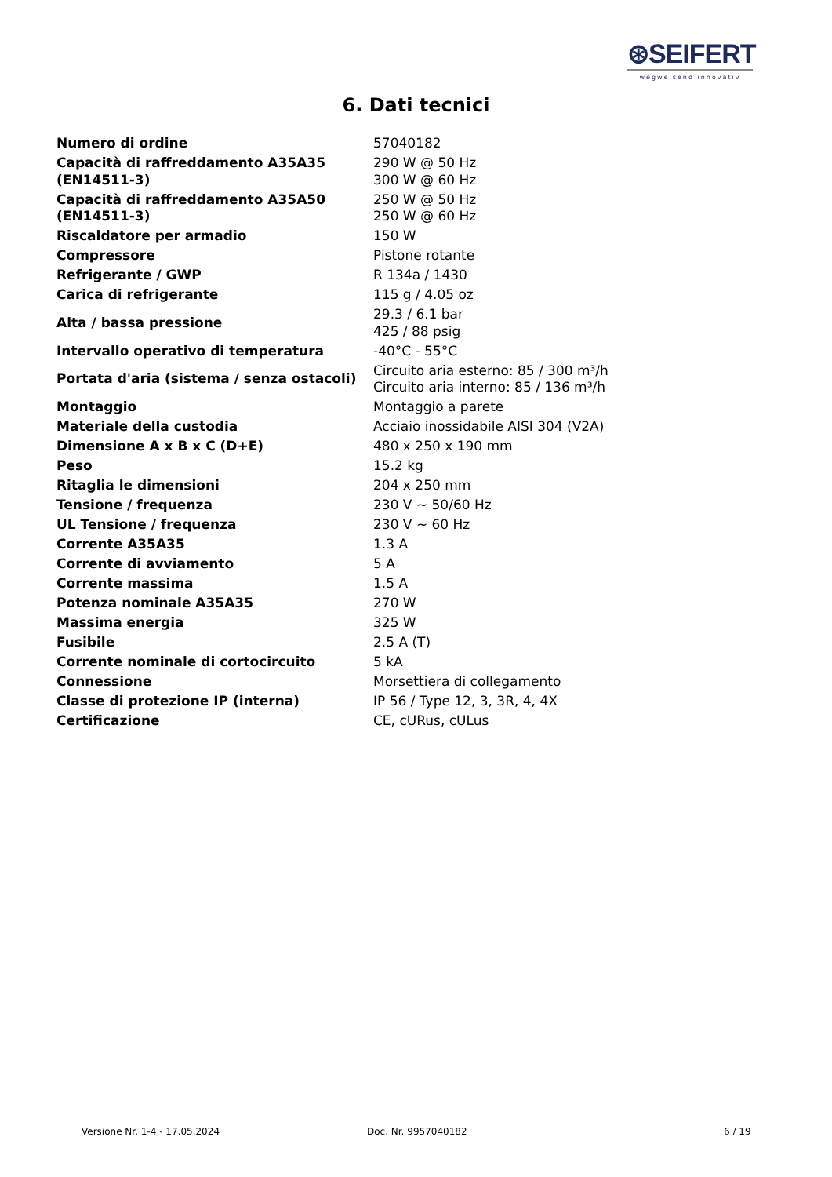⊛SEIFERT
wegweisend innovativ
6. Dati tecnici
| Numero di ordine | 57040182 |
| Capacità di raffreddamento A35A35 (EN14511-3) | 290 W @ 50 Hz 300 W @ 60 Hz |
| Capacità di raffreddamento A35A50 (EN14511-3) | 250 W @ 50 Hz 250 W @ 60 Hz |
| Riscaldatore per armadio | 150 W |
| Compressore | Pistone rotante |
| Refrigerante / GWP | R 134a / 1430 |
| Carica di refrigerante | 115 g / 4.05 oz |
| Alta / bassa pressione | 29.3 / 6.1 bar 425 / 88 psig |
| Intervallo operativo di temperatura | -40°C - 55°C |
| Portata d'aria (sistema / senza ostacoli) | Circuito aria esterno: 85 / 300 m³/h Circuito aria interno: 85 / 136 m³/h |
| Montaggio | Montaggio a parete |
| Materiale della custodia | Acciaio inossidabile AISI 304 (V2A) |
| Dimensione A x B x C (D+E) | 480 x 250 x 190 mm |
| Peso | 15.2 kg |
| Ritaglia le dimensioni | 204 x 250 mm |
| Tensione / frequenza | 230 V ~ 50/60 Hz |
| UL Tensione / frequenza | 230 V ~ 60 Hz |
| Corrente A35A35 | 1.3 A |
| Corrente di avviamento | 5 A |
| Corrente massima | 1.5 A |
| Potenza nominale A35A35 | 270 W |
| Massima energia | 325 W |
| Fusibile | 2.5 A (T) |
| Corrente nominale di cortocircuito | 5 kA |
| Connessione | Morsettiera di collegamento |
| Classe di protezione IP (interna) | IP 56 / Type 12, 3, 3R, 4, 4X |
| Certificazione | CE, cURus, cULus |
Versione Nr. 1-4 - 17.05.2024 Doc. Nr. 9957040182 6 / 19